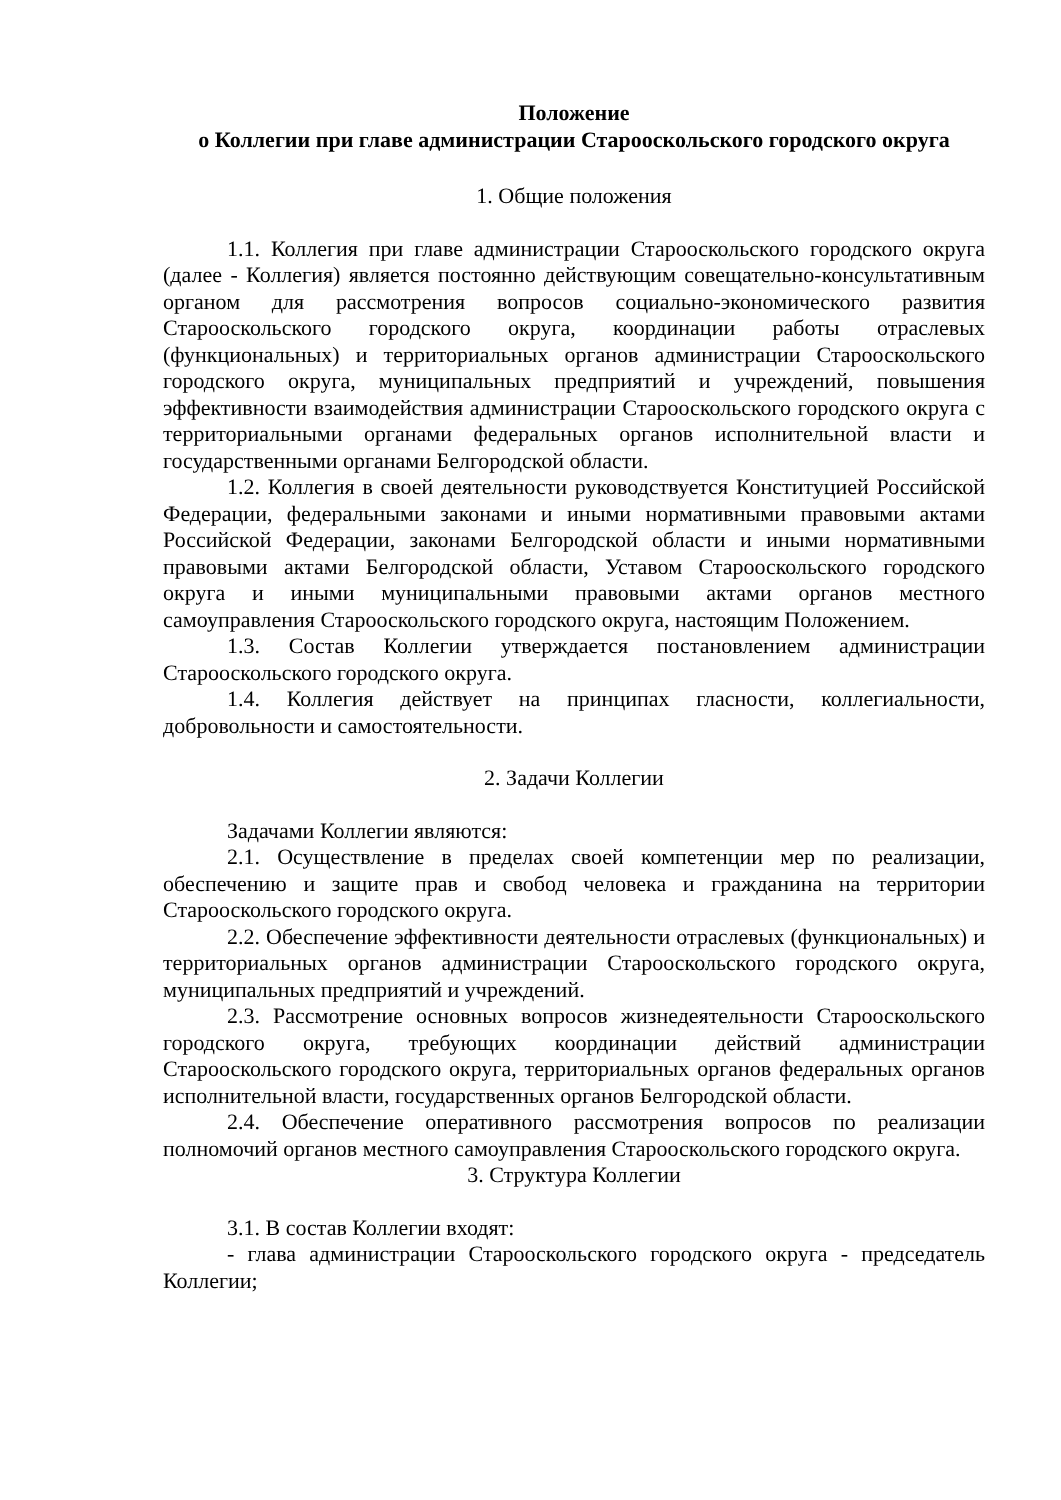Положение
о Коллегии при главе администрации Старооскольского городского округа
1. Общие положения
1.1. Коллегия при главе администрации Старооскольского городского округа (далее - Коллегия) является постоянно действующим совещательно-консультативным органом для рассмотрения вопросов социально-экономического развития Старооскольского городского округа, координации работы отраслевых (функциональных) и территориальных органов администрации Старооскольского городского округа, муниципальных предприятий и учреждений, повышения эффективности взаимодействия администрации Старооскольского городского округа с территориальными органами федеральных органов исполнительной власти и государственными органами Белгородской области.
1.2. Коллегия в своей деятельности руководствуется Конституцией Российской Федерации, федеральными законами и иными нормативными правовыми актами Российской Федерации, законами Белгородской области и иными нормативными правовыми актами Белгородской области, Уставом Старооскольского городского округа и иными муниципальными правовыми актами органов местного самоуправления Старооскольского городского округа, настоящим Положением.
1.3. Состав Коллегии утверждается постановлением администрации Старооскольского городского округа.
1.4. Коллегия действует на принципах гласности, коллегиальности, добровольности и самостоятельности.
2. Задачи Коллегии
Задачами Коллегии являются:
2.1. Осуществление в пределах своей компетенции мер по реализации, обеспечению и защите прав и свобод человека и гражданина на территории Старооскольского городского округа.
2.2. Обеспечение эффективности деятельности отраслевых (функциональных) и территориальных органов администрации Старооскольского городского округа, муниципальных предприятий и учреждений.
2.3. Рассмотрение основных вопросов жизнедеятельности Старооскольского городского округа, требующих координации действий администрации Старооскольского городского округа, территориальных органов федеральных органов исполнительной власти, государственных органов Белгородской области.
2.4. Обеспечение оперативного рассмотрения вопросов по реализации полномочий органов местного самоуправления Старооскольского городского округа.
3. Структура Коллегии
3.1. В состав Коллегии входят:
- глава администрации Старооскольского городского округа - председатель Коллегии;